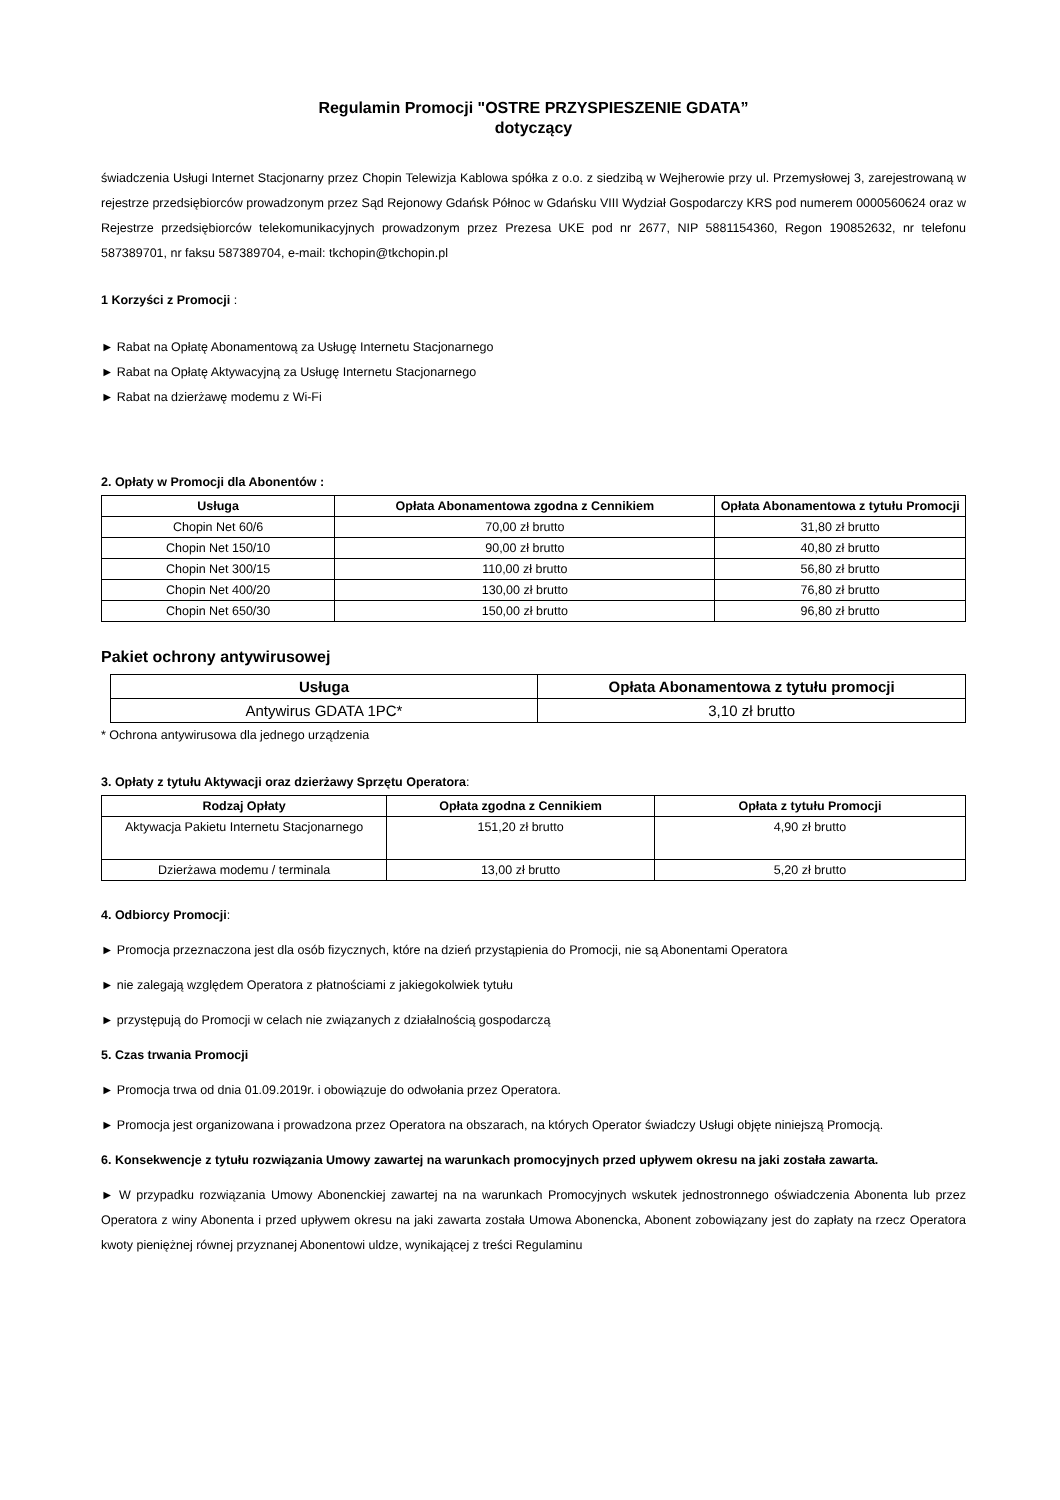Regulamin Promocji "OSTRE PRZYSPIESZENIE GDATA”
dotyczący
świadczenia Usługi Internet Stacjonarny przez Chopin Telewizja Kablowa spółka z o.o. z siedzibą w Wejherowie przy ul. Przemysłowej 3, zarejestrowaną w rejestrze przedsiębiorców prowadzonym przez Sąd Rejonowy Gdańsk Północ w Gdańsku VIII Wydział Gospodarczy KRS pod numerem 0000560624 oraz w Rejestrze przedsiębiorców telekomunikacyjnych prowadzonym przez Prezesa UKE pod nr 2677, NIP 5881154360, Regon 190852632, nr telefonu 587389701, nr faksu 587389704, e-mail: tkchopin@tkchopin.pl
1 Korzyści z Promocji :
► Rabat na Opłatę Abonamentową za Usługę Internetu Stacjonarnego
► Rabat na Opłatę Aktywacyjną za Usługę Internetu Stacjonarnego
► Rabat na dzierżawę modemu z Wi-Fi
2. Opłaty w Promocji dla Abonentów :
| Usługa | Opłata Abonamentowa zgodna z Cennikiem | Opłata Abonamentowa z tytułu Promocji |
| --- | --- | --- |
| Chopin Net 60/6 | 70,00 zł brutto | 31,80 zł brutto |
| Chopin Net 150/10 | 90,00 zł brutto | 40,80 zł brutto |
| Chopin Net 300/15 | 110,00 zł brutto | 56,80 zł brutto |
| Chopin Net 400/20 | 130,00 zł brutto | 76,80 zł brutto |
| Chopin Net 650/30 | 150,00 zł brutto | 96,80 zł brutto |
Pakiet ochrony antywirusowej
| Usługa | Opłata Abonamentowa z tytułu promocji |
| --- | --- |
| Antywirus GDATA 1PC* | 3,10 zł brutto |
* Ochrona antywirusowa dla jednego urządzenia
3. Opłaty z tytułu Aktywacji oraz dzierżawy Sprzętu Operatora:
| Rodzaj Opłaty | Opłata zgodna z Cennikiem | Opłata z tytułu Promocji |
| --- | --- | --- |
| Aktywacja Pakietu Internetu Stacjonarnego | 151,20 zł brutto | 4,90 zł brutto |
| Dzierżawa modemu / terminala | 13,00 zł brutto | 5,20 zł brutto |
4. Odbiorcy Promocji:
► Promocja przeznaczona jest dla osób fizycznych, które na dzień przystąpienia do Promocji, nie są Abonentami Operatora
► nie zalegają względem Operatora z płatnościami z jakiegokolwiek tytułu
► przystępują do Promocji w celach nie związanych z działalnością gospodarczą
5. Czas trwania Promocji
► Promocja trwa od dnia 01.09.2019r. i obowiązuje do odwołania przez Operatora.
► Promocja jest organizowana i prowadzona przez Operatora na obszarach, na których Operator świadczy Usługi objęte niniejszą Promocją.
6. Konsekwencje z tytułu rozwiązania Umowy zawartej na warunkach promocyjnych przed upływem okresu na jaki została zawarta.
► W przypadku rozwiązania Umowy Abonenckiej zawartej na na warunkach Promocyjnych wskutek jednostronnego oświadczenia Abonenta lub przez Operatora z winy Abonenta i przed upływem okresu na jaki zawarta została Umowa Abonencka, Abonent zobowiązany jest do zapłaty na rzecz Operatora kwoty pieniężnej równej przyznanej Abonentowi uldze, wynikającej z treści Regulaminu